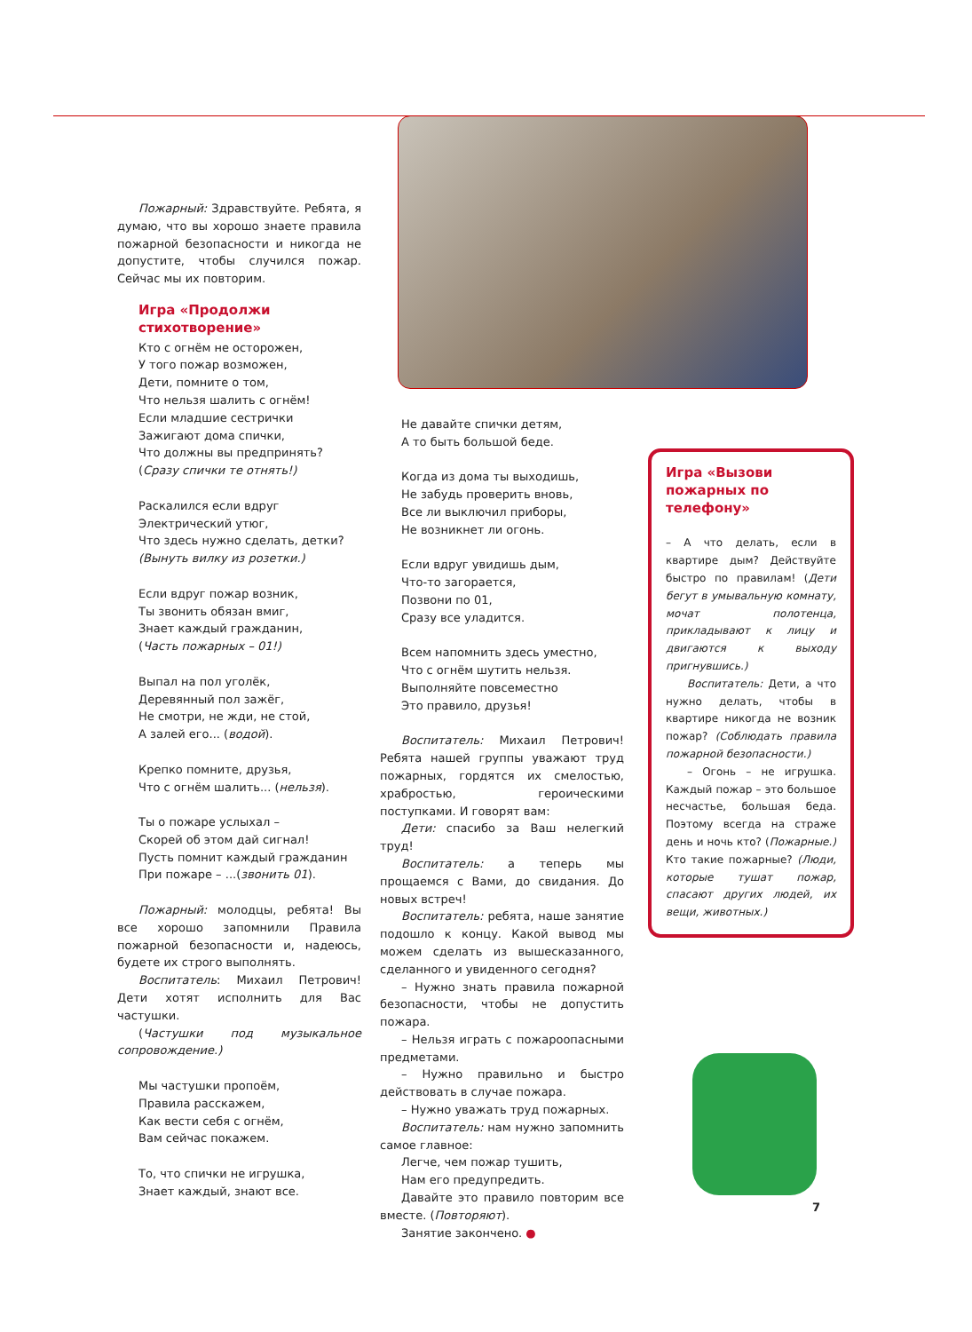Пожарный: Здравствуйте. Ребята, я думаю, что вы хорошо знаете правила пожарной безопасности и никогда не допустите, чтобы случился пожар. Сейчас мы их повторим.
Игра «Продолжи стихотворение»
Кто с огнём не осторожен,
У того пожар возможен,
Дети, помните о том,
Что нельзя шалить с огнём!
Если младшие сестрички
Зажигают дома спички,
Что должны вы предпринять?
(Сразу спички те отнять!)
Раскалился если вдруг
Электрический утюг,
Что здесь нужно сделать, детки?
(Вынуть вилку из розетки.)
Если вдруг пожар возник,
Ты звонить обязан вмиг,
Знает каждый гражданин,
(Часть пожарных – 01!)
Выпал на пол уголёк,
Деревянный пол зажёг,
Не смотри, не жди, не стой,
А залей его... (водой).
Крепко помните, друзья,
Что с огнём шалить... (нельзя).
Ты о пожаре услыхал –
Скорей об этом дай сигнал!
Пусть помнит каждый гражданин
При пожаре – ...(звонить 01).
Пожарный: молодцы, ребята! Вы все хорошо запомнили Правила пожарной безопасности и, надеюсь, будете их строго выполнять.
Воспитатель: Михаил Петрович! Дети хотят исполнить для Вас частушки.
(Частушки под музыкальное сопровождение.)
Мы частушки пропоём,
Правила расскажем,
Как вести себя с огнём,
Вам сейчас покажем.
То, что спички не игрушка,
Знает каждый, знают все.
Не давайте спички детям,
А то быть большой беде.
Когда из дома ты выходишь,
Не забудь проверить вновь,
Все ли выключил приборы,
Не возникнет ли огонь.
Если вдруг увидишь дым,
Что-то загорается,
Позвони по 01,
Сразу все уладится.
Всем напомнить здесь уместно,
Что с огнём шутить нельзя.
Выполняйте повсеместно
Это правило, друзья!
Воспитатель: Михаил Петрович! Ребята нашей группы уважают труд пожарных, гордятся их смелостью, храбростью, героическими поступками. И говорят вам:
Дети: спасибо за Ваш нелегкий труд!
Воспитатель: а теперь мы прощаемся с Вами, до свидания. До новых встреч!
Воспитатель: ребята, наше занятие подошло к концу. Какой вывод мы можем сделать из вышесказанного, сделанного и увиденного сегодня?
– Нужно знать правила пожарной безопасности, чтобы не допустить пожара.
– Нельзя играть с пожароопасными предметами.
– Нужно правильно и быстро действовать в случае пожара.
– Нужно уважать труд пожарных.
Воспитатель: нам нужно запомнить самое главное:
Легче, чем пожар тушить,
Нам его предупредить.
Давайте это правило повторим все вместе. (Повторяют).
Занятие закончено. ●
Игра «Вызови пожарных по телефону»
– А что делать, если в квартире дым? Действуйте быстро по правилам! (Дети бегут в умывальную комнату, мочат полотенца, прикладывают к лицу и двигаются к выходу пригнувшись.)
Воспитатель: Дети, а что нужно делать, чтобы в квартире никогда не возник пожар? (Соблюдать правила пожарной безопасности.)
– Огонь – не игрушка. Каждый пожар – это большое несчастье, большая беда. Поэтому всегда на страже день и ночь кто? (Пожарные.) Кто такие пожарные? (Люди, которые тушат пожар, спасают других людей, их вещи, животных.)
7